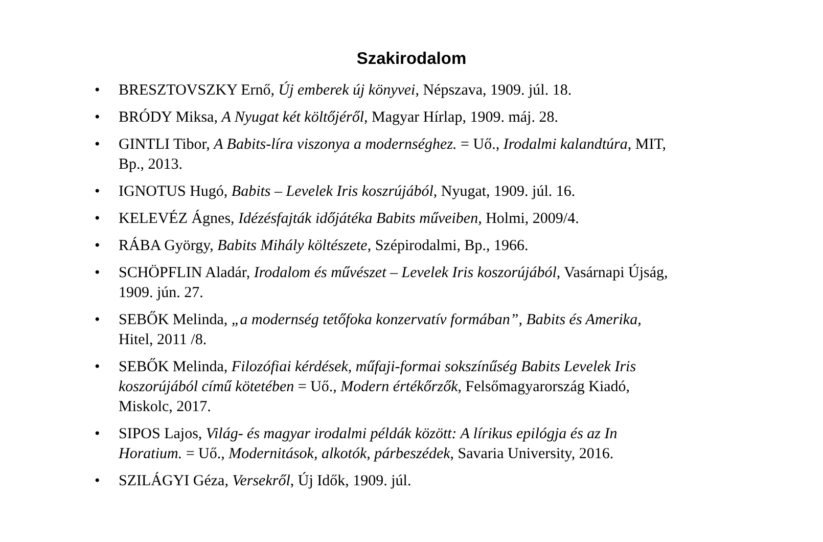Szakirodalom
• BRESZTOVSZKY Ernő, Új emberek új könyvei, Népszava, 1909. júl. 18.
• BRÓDY Miksa, A Nyugat két költőjéről, Magyar Hírlap, 1909. máj. 28.
• GINTLI Tibor, A Babits-líra viszonya a modernséghez. = Uő., Irodalmi kalandtúra, MIT, Bp., 2013.
• IGNOTUS Hugó, Babits – Levelek Iris koszrújából, Nyugat, 1909. júl. 16.
• KELEVÉZ Ágnes, Idézésfajták időjátéka Babits műveiben, Holmi, 2009/4.
• RÁBA György, Babits Mihály költészete, Szépirodalmi, Bp., 1966.
• SCHÖPFLIN Aladár, Irodalom és művészet – Levelek Iris koszorújából, Vasárnapi Újság, 1909. jún. 27.
• SEBŐK Melinda, „a modernség tetőfoka konzervatív formában”, Babits és Amerika, Hitel, 2011 /8.
• SEBŐK Melinda, Filozófiai kérdések, műfaji-formai sokszínűség Babits Levelek Iris koszorújából című kötetében = Uő., Modern értékőrzők, Felsőmagyarország Kiadó, Miskolc, 2017.
• SIPOS Lajos, Világ- és magyar irodalmi példák között: A lírikus epilógja és az In Horatium. = Uő., Modernitások, alkotók, párbeszédek, Savaria University, 2016.
• SZILÁGYI Géza, Versekről, Új Idők, 1909. júl.